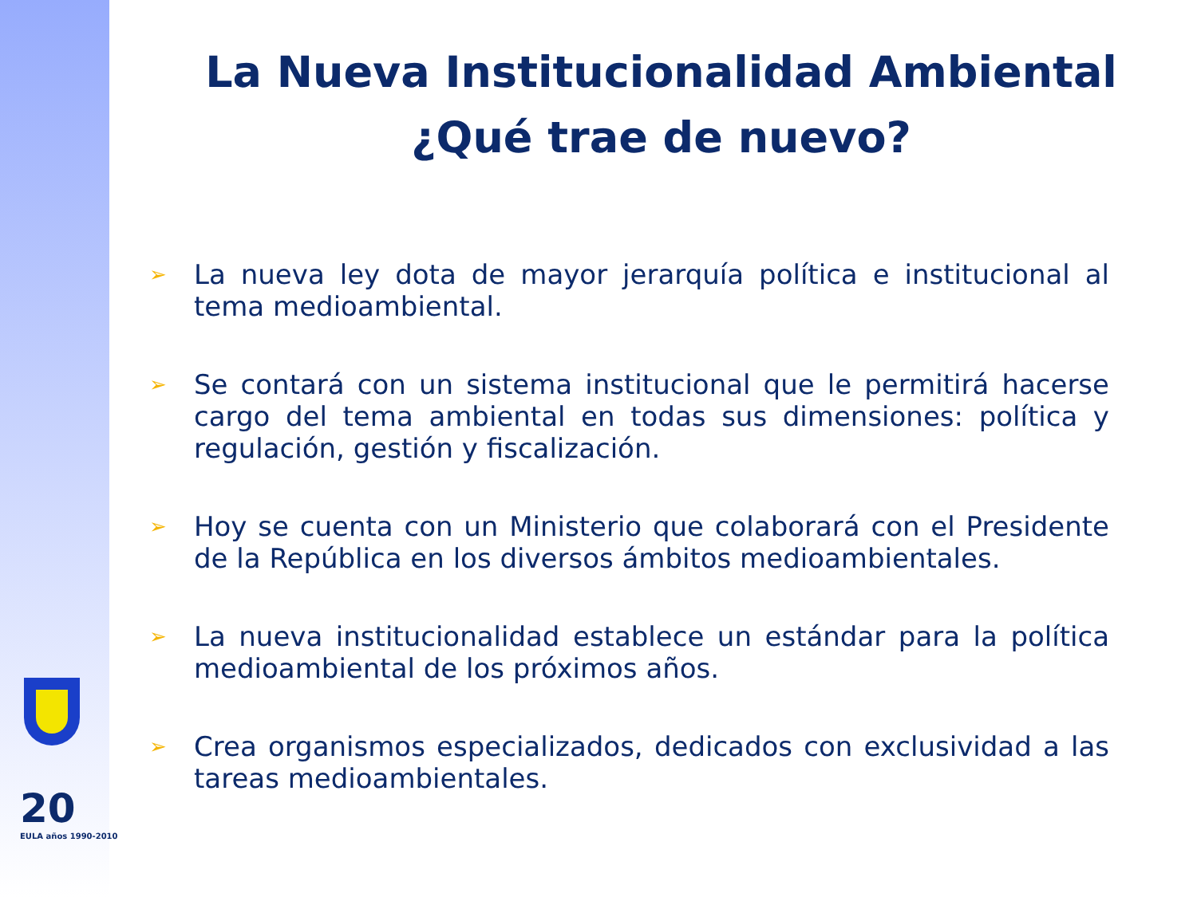20
EULA años 1990-2010
La Nueva Institucionalidad Ambiental
¿Qué trae de nuevo?
➢ La nueva ley dota de mayor jerarquía política e institucional al tema medioambiental.
➢ Se contará con un sistema institucional que le permitirá hacerse cargo del tema ambiental en todas sus dimensiones: política y regulación, gestión y fiscalización.
➢ Hoy se cuenta con un Ministerio que colaborará con el Presidente de la República en los diversos ámbitos medioambientales.
➢ La nueva institucionalidad establece un estándar para la política medioambiental de los próximos años.
➢ Crea organismos especializados, dedicados con exclusividad a las tareas medioambientales.